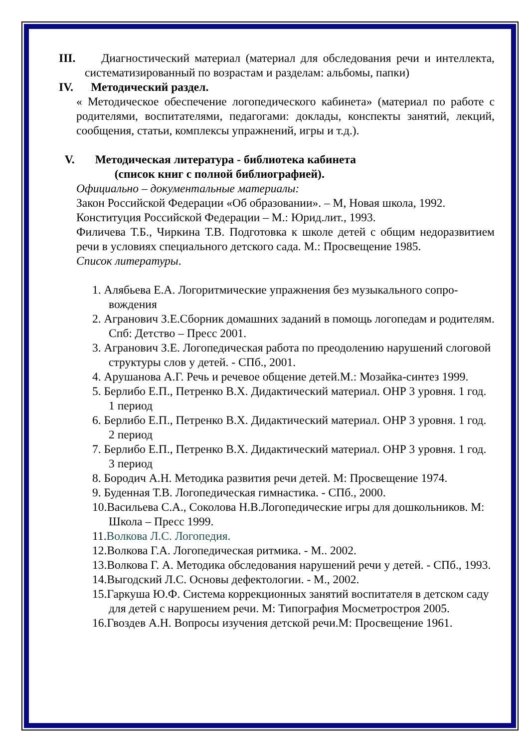III. Диагностический материал (материал для обследования речи и интеллекта, систематизированный по возрастам и разделам: альбомы, папки)
IV. Методический раздел.
« Методическое обеспечение логопедического кабинета» (материал по работе с родителями, воспитателями, педагогами: доклады, конспекты занятий, лекций, сообщения, статьи, комплексы упражнений, игры и т.д.).
V. Методическая литература - библиотека кабинета
(список книг с полной библиографией).
Официально – документальные материалы:
Закон Российской Федерации «Об образовании». – М, Новая школа, 1992.
Конституция Российской Федерации – М.: Юрид.лит., 1993.
Филичева Т.Б., Чиркина Т.В. Подготовка к школе детей с общим недоразвитием речи в условиях специального детского сада. М.: Просвещение 1985.
Список литературы.
1. Алябьева Е.А. Логоритмические упражнения без музыкального сопро-вождения
2. Агранович З.Е.Сборник домашних заданий в помощь логопедам и родителям. Спб: Детство – Пресс 2001.
3. Агранович З.Е. Логопедическая работа по преодолению нарушений слоговой структуры слов у детей. - СПб., 2001.
4. Арушанова А.Г. Речь и речевое общение детей.М.: Мозайка-синтез 1999.
5. Берлибо Е.П., Петренко В.Х. Дидактический материал. ОНР 3 уровня. 1 год. 1 период
6. Берлибо Е.П., Петренко В.Х. Дидактический материал. ОНР 3 уровня. 1 год. 2 период
7. Берлибо Е.П., Петренко В.Х. Дидактический материал. ОНР 3 уровня. 1 год. 3 период
8. Бородич А.Н. Методика развития речи детей. М: Просвещение 1974.
9. Буденная Т.В. Логопедическая гимнастика. - СПб., 2000.
10.Васильева С.А., Соколова Н.В.Логопедические игры для дошкольников. М: Школа – Пресс 1999.
11.Волкова Л.С. Логопедия.
12.Волкова Г.А. Логопедическая ритмика. - М.. 2002.
13.Волкова Г. А. Методика обследования нарушений речи у детей. - СПб., 1993.
14.Выгодский Л.С. Основы дефектологии. - М., 2002.
15.Гаркуша Ю.Ф. Система коррекционных занятий воспитателя в детском саду для детей с нарушением речи. М: Типография Мосметростроя 2005.
16.Гвоздев А.Н. Вопросы изучения детской речи.М: Просвещение 1961.